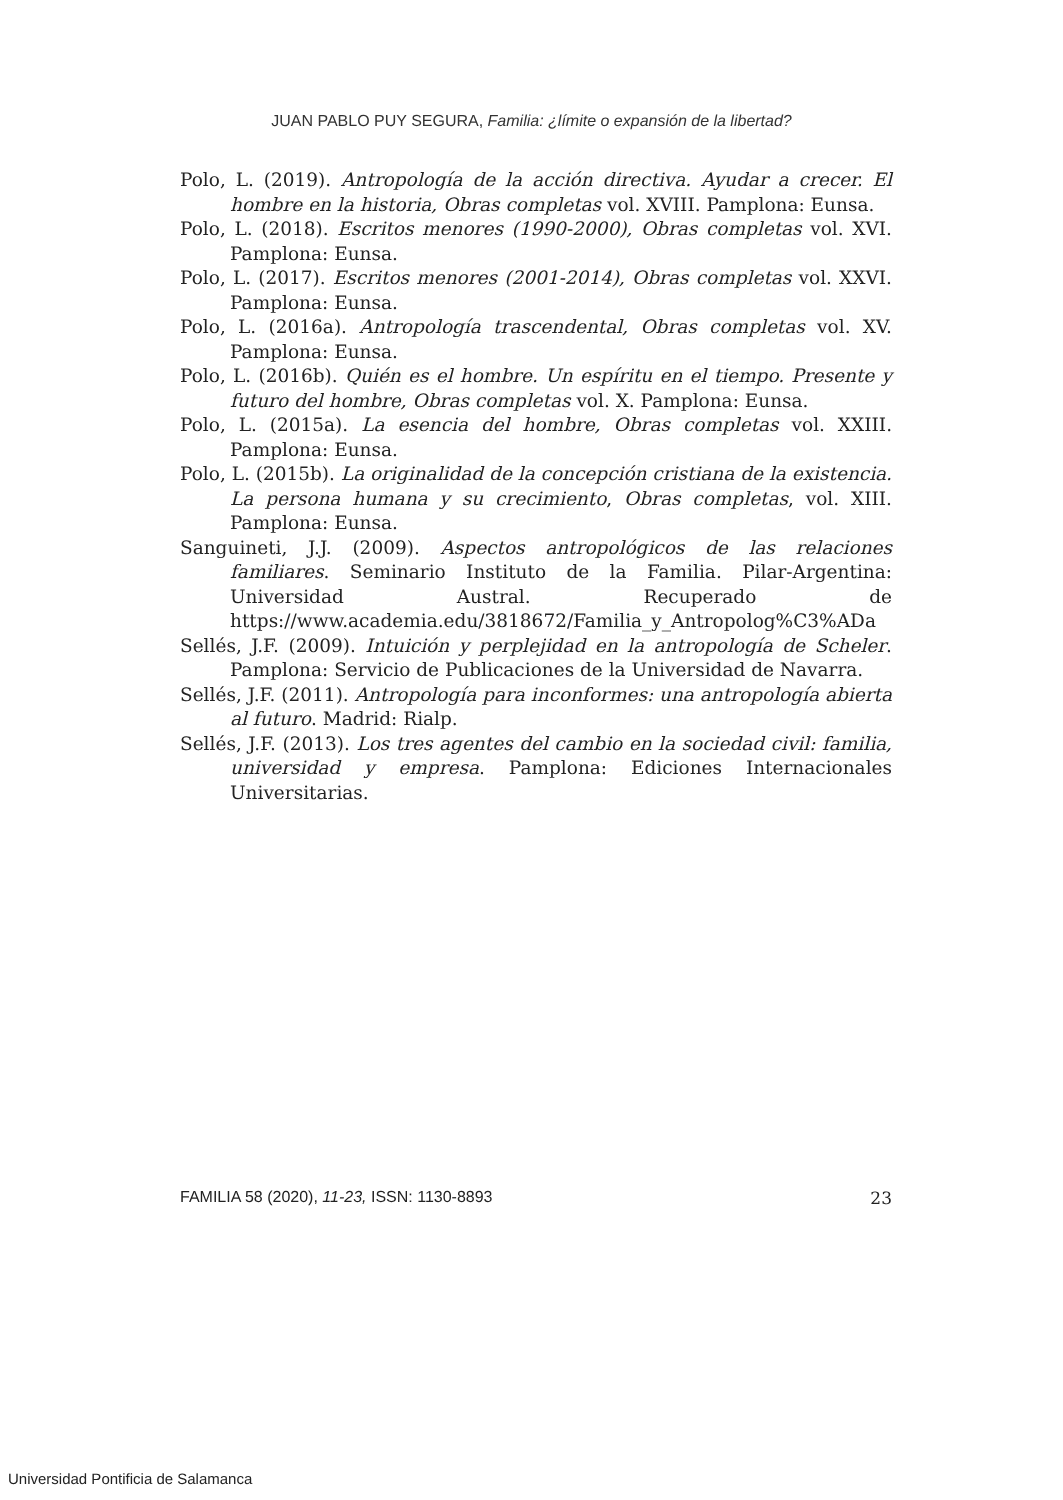JUAN PABLO PUY SEGURA, Familia: ¿límite o expansión de la libertad?
Polo, L. (2019). Antropología de la acción directiva. Ayudar a crecer. El hombre en la historia, Obras completas vol. XVIII. Pamplona: Eunsa.
Polo, L. (2018). Escritos menores (1990-2000), Obras completas vol. XVI. Pamplona: Eunsa.
Polo, L. (2017). Escritos menores (2001-2014), Obras completas vol. XXVI. Pamplona: Eunsa.
Polo, L. (2016a). Antropología trascendental, Obras completas vol. XV. Pamplona: Eunsa.
Polo, L. (2016b). Quién es el hombre. Un espíritu en el tiempo. Presente y futuro del hombre, Obras completas vol. X. Pamplona: Eunsa.
Polo, L. (2015a). La esencia del hombre, Obras completas vol. XXIII. Pamplona: Eunsa.
Polo, L. (2015b). La originalidad de la concepción cristiana de la existencia. La persona humana y su crecimiento, Obras completas, vol. XIII. Pamplona: Eunsa.
Sanguineti, J.J. (2009). Aspectos antropológicos de las relaciones familiares. Seminario Instituto de la Familia. Pilar-Argentina: Universidad Austral. Recuperado de https://www.academia.edu/3818672/Familia_y_Antropolog%C3%ADa
Sellés, J.F. (2009). Intuición y perplejidad en la antropología de Scheler. Pamplona: Servicio de Publicaciones de la Universidad de Navarra.
Sellés, J.F. (2011). Antropología para inconformes: una antropología abierta al futuro. Madrid: Rialp.
Sellés, J.F. (2013). Los tres agentes del cambio en la sociedad civil: familia, universidad y empresa. Pamplona: Ediciones Internacionales Universitarias.
FAMILIA 58 (2020), 11-23, ISSN: 1130-8893 23
Universidad Pontificia de Salamanca